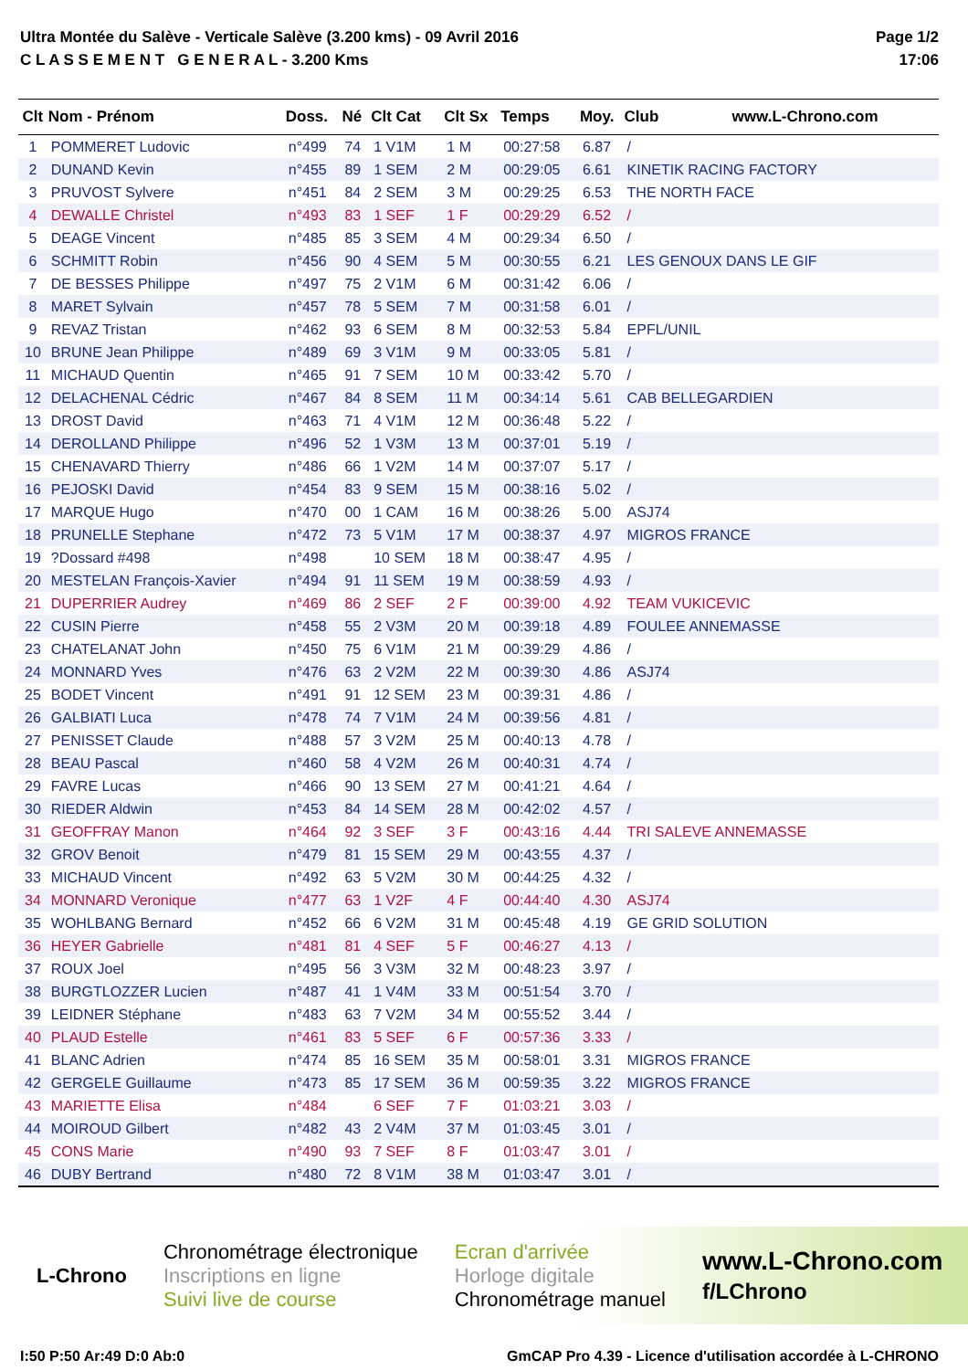Ultra Montée du Salève - Verticale Salève (3.200 kms) - 09 Avril 2016
C L A S S E M E N T G E N E R A L - 3.200 Kms
Page 1/2
17:06
| Clt | Nom - Prénom | Doss. | Né | Clt Cat | Clt Sx | Temps | Moy. | Club www.L-Chrono.com |
| --- | --- | --- | --- | --- | --- | --- | --- | --- |
| 1 | POMMERET Ludovic | n°499 | 74 | 1 V1M | 1 M | 00:27:58 | 6.87 | / |
| 2 | DUNAND Kevin | n°455 | 89 | 1 SEM | 2 M | 00:29:05 | 6.61 | KINETIK RACING FACTORY |
| 3 | PRUVOST Sylvere | n°451 | 84 | 2 SEM | 3 M | 00:29:25 | 6.53 | THE NORTH FACE |
| 4 | DEWALLE Christel | n°493 | 83 | 1 SEF | 1 F | 00:29:29 | 6.52 | / |
| 5 | DEAGE Vincent | n°485 | 85 | 3 SEM | 4 M | 00:29:34 | 6.50 | / |
| 6 | SCHMITT Robin | n°456 | 90 | 4 SEM | 5 M | 00:30:55 | 6.21 | LES GENOUX DANS LE GIF |
| 7 | DE BESSES Philippe | n°497 | 75 | 2 V1M | 6 M | 00:31:42 | 6.06 | / |
| 8 | MARET Sylvain | n°457 | 78 | 5 SEM | 7 M | 00:31:58 | 6.01 | / |
| 9 | REVAZ Tristan | n°462 | 93 | 6 SEM | 8 M | 00:32:53 | 5.84 | EPFL/UNIL |
| 10 | BRUNE Jean Philippe | n°489 | 69 | 3 V1M | 9 M | 00:33:05 | 5.81 | / |
| 11 | MICHAUD Quentin | n°465 | 91 | 7 SEM | 10 M | 00:33:42 | 5.70 | / |
| 12 | DELACHENAL Cédric | n°467 | 84 | 8 SEM | 11 M | 00:34:14 | 5.61 | CAB BELLEGARDIEN |
| 13 | DROST David | n°463 | 71 | 4 V1M | 12 M | 00:36:48 | 5.22 | / |
| 14 | DEROLLAND Philippe | n°496 | 52 | 1 V3M | 13 M | 00:37:01 | 5.19 | / |
| 15 | CHENAVARD Thierry | n°486 | 66 | 1 V2M | 14 M | 00:37:07 | 5.17 | / |
| 16 | PEJOSKI David | n°454 | 83 | 9 SEM | 15 M | 00:38:16 | 5.02 | / |
| 17 | MARQUE Hugo | n°470 | 00 | 1 CAM | 16 M | 00:38:26 | 5.00 | ASJ74 |
| 18 | PRUNELLE Stephane | n°472 | 73 | 5 V1M | 17 M | 00:38:37 | 4.97 | MIGROS FRANCE |
| 19 | ?Dossard #498 | n°498 | | 10 SEM | 18 M | 00:38:47 | 4.95 | / |
| 20 | MESTELAN François-Xavier | n°494 | 91 | 11 SEM | 19 M | 00:38:59 | 4.93 | / |
| 21 | DUPERRIER Audrey | n°469 | 86 | 2 SEF | 2 F | 00:39:00 | 4.92 | TEAM VUKICEVIC |
| 22 | CUSIN Pierre | n°458 | 55 | 2 V3M | 20 M | 00:39:18 | 4.89 | FOULEE ANNEMASSE |
| 23 | CHATELANAT John | n°450 | 75 | 6 V1M | 21 M | 00:39:29 | 4.86 | / |
| 24 | MONNARD Yves | n°476 | 63 | 2 V2M | 22 M | 00:39:30 | 4.86 | ASJ74 |
| 25 | BODET Vincent | n°491 | 91 | 12 SEM | 23 M | 00:39:31 | 4.86 | / |
| 26 | GALBIATI Luca | n°478 | 74 | 7 V1M | 24 M | 00:39:56 | 4.81 | / |
| 27 | PENISSET Claude | n°488 | 57 | 3 V2M | 25 M | 00:40:13 | 4.78 | / |
| 28 | BEAU Pascal | n°460 | 58 | 4 V2M | 26 M | 00:40:31 | 4.74 | / |
| 29 | FAVRE Lucas | n°466 | 90 | 13 SEM | 27 M | 00:41:21 | 4.64 | / |
| 30 | RIEDER Aldwin | n°453 | 84 | 14 SEM | 28 M | 00:42:02 | 4.57 | / |
| 31 | GEOFFRAY Manon | n°464 | 92 | 3 SEF | 3 F | 00:43:16 | 4.44 | TRI SALEVE ANNEMASSE |
| 32 | GROV Benoit | n°479 | 81 | 15 SEM | 29 M | 00:43:55 | 4.37 | / |
| 33 | MICHAUD Vincent | n°492 | 63 | 5 V2M | 30 M | 00:44:25 | 4.32 | / |
| 34 | MONNARD Veronique | n°477 | 63 | 1 V2F | 4 F | 00:44:40 | 4.30 | ASJ74 |
| 35 | WOHLBANG Bernard | n°452 | 66 | 6 V2M | 31 M | 00:45:48 | 4.19 | GE GRID SOLUTION |
| 36 | HEYER Gabrielle | n°481 | 81 | 4 SEF | 5 F | 00:46:27 | 4.13 | / |
| 37 | ROUX Joel | n°495 | 56 | 3 V3M | 32 M | 00:48:23 | 3.97 | / |
| 38 | BURGTLOZZER Lucien | n°487 | 41 | 1 V4M | 33 M | 00:51:54 | 3.70 | / |
| 39 | LEIDNER Stéphane | n°483 | 63 | 7 V2M | 34 M | 00:55:52 | 3.44 | / |
| 40 | PLAUD Estelle | n°461 | 83 | 5 SEF | 6 F | 00:57:36 | 3.33 | / |
| 41 | BLANC Adrien | n°474 | 85 | 16 SEM | 35 M | 00:58:01 | 3.31 | MIGROS FRANCE |
| 42 | GERGELE Guillaume | n°473 | 85 | 17 SEM | 36 M | 00:59:35 | 3.22 | MIGROS FRANCE |
| 43 | MARIETTE Elisa | n°484 | | 6 SEF | 7 F | 01:03:21 | 3.03 | / |
| 44 | MOIROUD Gilbert | n°482 | 43 | 2 V4M | 37 M | 01:03:45 | 3.01 | / |
| 45 | CONS Marie | n°490 | 93 | 7 SEF | 8 F | 01:03:47 | 3.01 | / |
| 46 | DUBY Bertrand | n°480 | 72 | 8 V1M | 38 M | 01:03:47 | 3.01 | / |
L-Chrono
Chronométrage électronique
Inscriptions en ligne
Suivi live de course
Ecran d'arrivée
Horloge digitale
Chronométrage manuel
www.L-Chrono.com
f/LChrono
I:50 P:50 Ar:49 D:0 Ab:0 GmCAP Pro 4.39 - Licence d'utilisation accordée à L-CHRONO